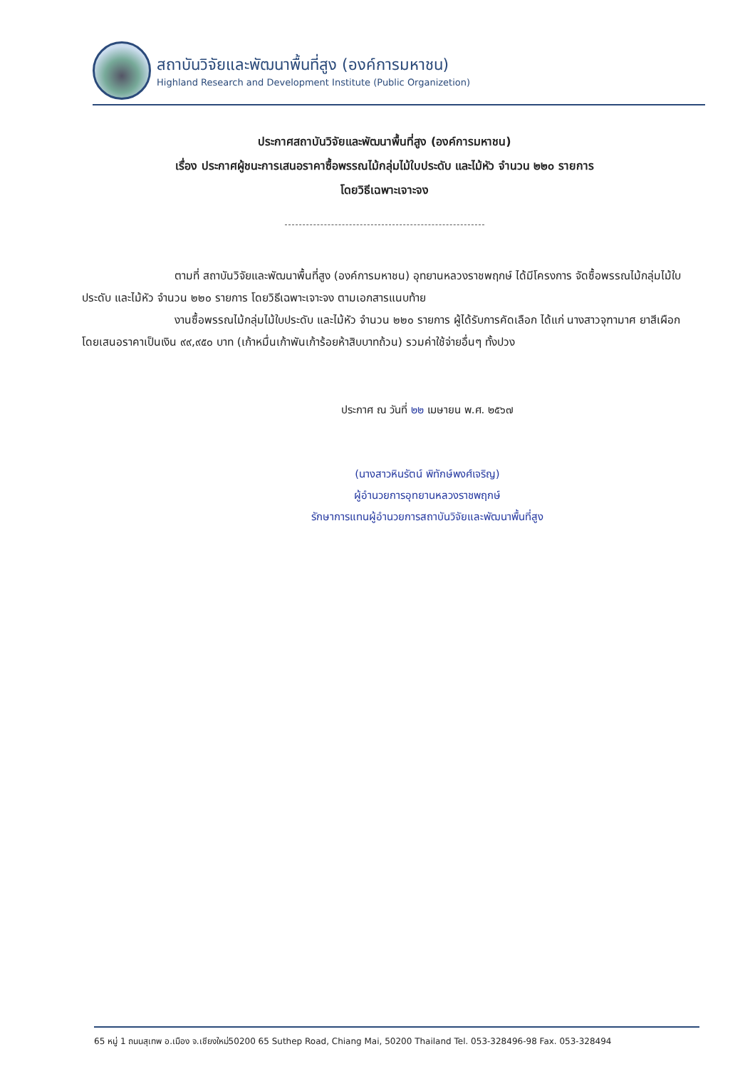สถาบันวิจัยและพัฒนาพื้นที่สูง (องค์การมหาชน)
Highland Research and Development Institute (Public Organizetion)
ประกาศสถาบันวิจัยและพัฒนาพื้นที่สูง (องค์การมหาชน)
เรื่อง ประกาศผู้ชนะการเสนอราคาซื้อพรรณไม้กลุ่มไม้ใบประดับ และไม้หัว จำนวน ๒๒๐ รายการ
โดยวิธีเฉพาะเจาะจง
ตามที่ สถาบันวิจัยและพัฒนาพื้นที่สูง (องค์การมหาชน) อุทยานหลวงราชพฤกษ์ ได้มีโครงการ จัดซื้อพรรณไม้กลุ่มไม้ใบประดับ และไม้หัว จำนวน ๒๒๐ รายการ โดยวิธีเฉพาะเจาะจง ตามเอกสารแนบท้าย
งานซื้อพรรณไม้กลุ่มไม้ใบประดับ และไม้หัว จำนวน ๒๒๐ รายการ ผู้ได้รับการคัดเลือก ได้แก่ นางสาวจุฑามาศ ยาสีเผือก โดยเสนอราคาเป็นเงิน ๙๙,๙๕๐ บาท (เก้าหมื่นเก้าพันเก้าร้อยห้าสิบบาทถ้วน) รวมค่าใช้จ่ายอื่นๆ ทั้งปวง
ประกาศ ณ วันที่ ๒๒ เมษายน พ.ศ. ๒๕๖๗
(นางสาวหินรัตน์ พิทักษ์พงศ์เจริญ)
ผู้อำนวยการอุทยานหลวงราชพฤกษ์
รักษาการแทนผู้อำนวยการสถาบันวิจัยและพัฒนาพื้นที่สูง
65 หมู่ 1 ถนนสุเทพ อ.เมือง จ.เชียงใหม่50200 65 Suthep Road, Chiang Mai, 50200 Thailand Tel. 053-328496-98 Fax. 053-328494